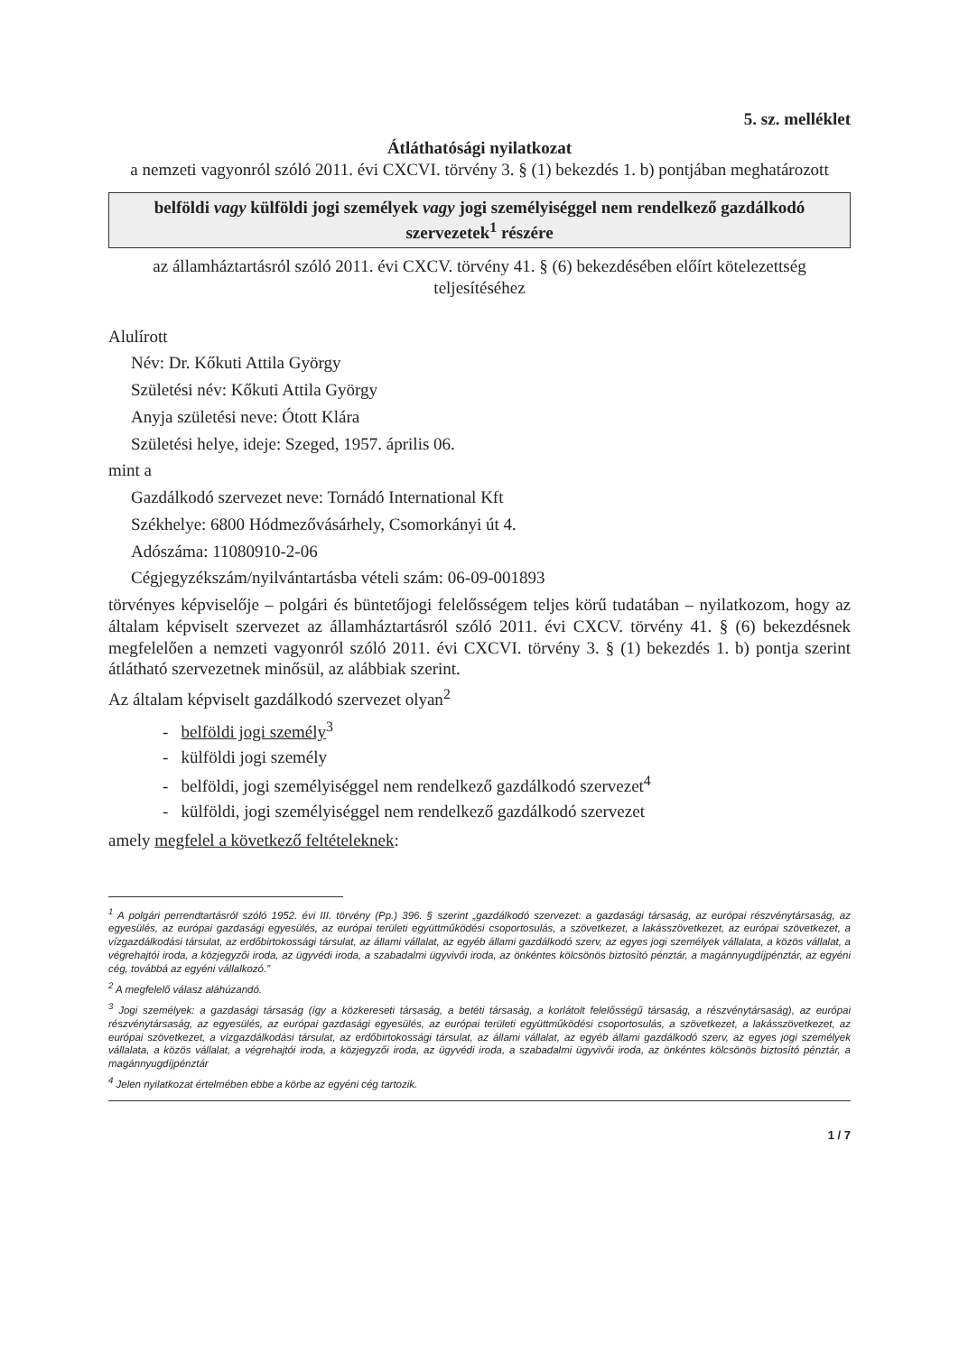5. sz. melléklet
Átláthatósági nyilatkozat
a nemzeti vagyonról szóló 2011. évi CXCVI. törvény 3. § (1) bekezdés 1. b) pontjában meghatározott
belföldi vagy külföldi jogi személyek vagy jogi személyiséggel nem rendelkező gazdálkodó szervezetek<sup>1</sup> részére
az államháztartásról szóló 2011. évi CXCV. törvény 41. § (6) bekezdésében előírt kötelezettség teljesítéséhez
Alulírott
Név: Dr. Kőkuti Attila György
Születési név: Kőkuti Attila György
Anyja születési neve: Ótott Klára
Születési helye, ideje: Szeged, 1957. április 06.
mint a
Gazdálkodó szervezet neve: Tornádó International Kft
Székhelye: 6800 Hódmezővásárhely, Csomorkányi út 4.
Adószáma: 11080910-2-06
Cégjegyzékszám/nyilvántartásba vételi szám: 06-09-001893
törvényes képviselője – polgári és büntetőjogi felelősségem teljes körű tudatában – nyilatkozom, hogy az általam képviselt szervezet az államháztartásról szóló 2011. évi CXCV. törvény 41. § (6) bekezdésnek megfelelően a nemzeti vagyonról szóló 2011. évi CXCVI. törvény 3. § (1) bekezdés 1. b) pontja szerint átlátható szervezetnek minősül, az alábbiak szerint.
Az általam képviselt gazdálkodó szervezet olyan<sup>2</sup>
- belföldi jogi személy<sup>3</sup>
- külföldi jogi személy
- belföldi, jogi személyiséggel nem rendelkező gazdálkodó szervezet<sup>4</sup>
- külföldi, jogi személyiséggel nem rendelkező gazdálkodó szervezet
amely megfelel a következő feltételeknek:
<sup>1</sup> A polgári perrendtartásról szóló 1952. évi III. törvény (Pp.) 396. § szerint „gazdálkodó szervezet: a gazdasági társaság, az európai részvénytársaság, az egyesülés, az európai gazdasági egyesülés, az európai területi együttműködési csoportosulás, a szövetkezet, a lakásszövetkezet, az európai szövetkezet, a vízgazdálkodási társulat, az erdőbirtokossági társulat, az állami vállalat, az egyéb állami gazdálkodó szerv, az egyes jogi személyek vállalata, a közös vállalat, a végrehajtói iroda, a közjegyzői iroda, az ügyvédi iroda, a szabadalmi ügyvivői iroda, az önkéntes kölcsönös biztosító pénztár, a magánnyugdíjpénztár, az egyéni cég, továbbá az egyéni vállalkozó.”
<sup>2</sup> A megfelelő válasz aláhúzandó.
<sup>3</sup> Jogi személyek: a gazdasági társaság (így a közkereseti társaság, a betéti társaság, a korlátolt felelősségű társaság, a részvénytársaság), az európai részvénytársaság, az egyesülés, az európai gazdasági egyesülés, az európai területi együttműködési csoportosulás, a szövetkezet, a lakásszövetkezet, az európai szövetkezet, a vízgazdálkodási társulat, az erdőbirtokossági társulat, az állami vállalat, az egyéb állami gazdálkodó szerv, az egyes jogi személyek vállalata, a közös vállalat, a végrehajtói iroda, a közjegyzői iroda, az ügyvédi iroda, a szabadalmi ügyvivői iroda, az önkéntes kölcsönös biztosító pénztár, a magánnyugdíjpénztár
<sup>4</sup> Jelen nyilatkozat értelmében ebbe a körbe az egyéni cég tartozik.
1 / 7